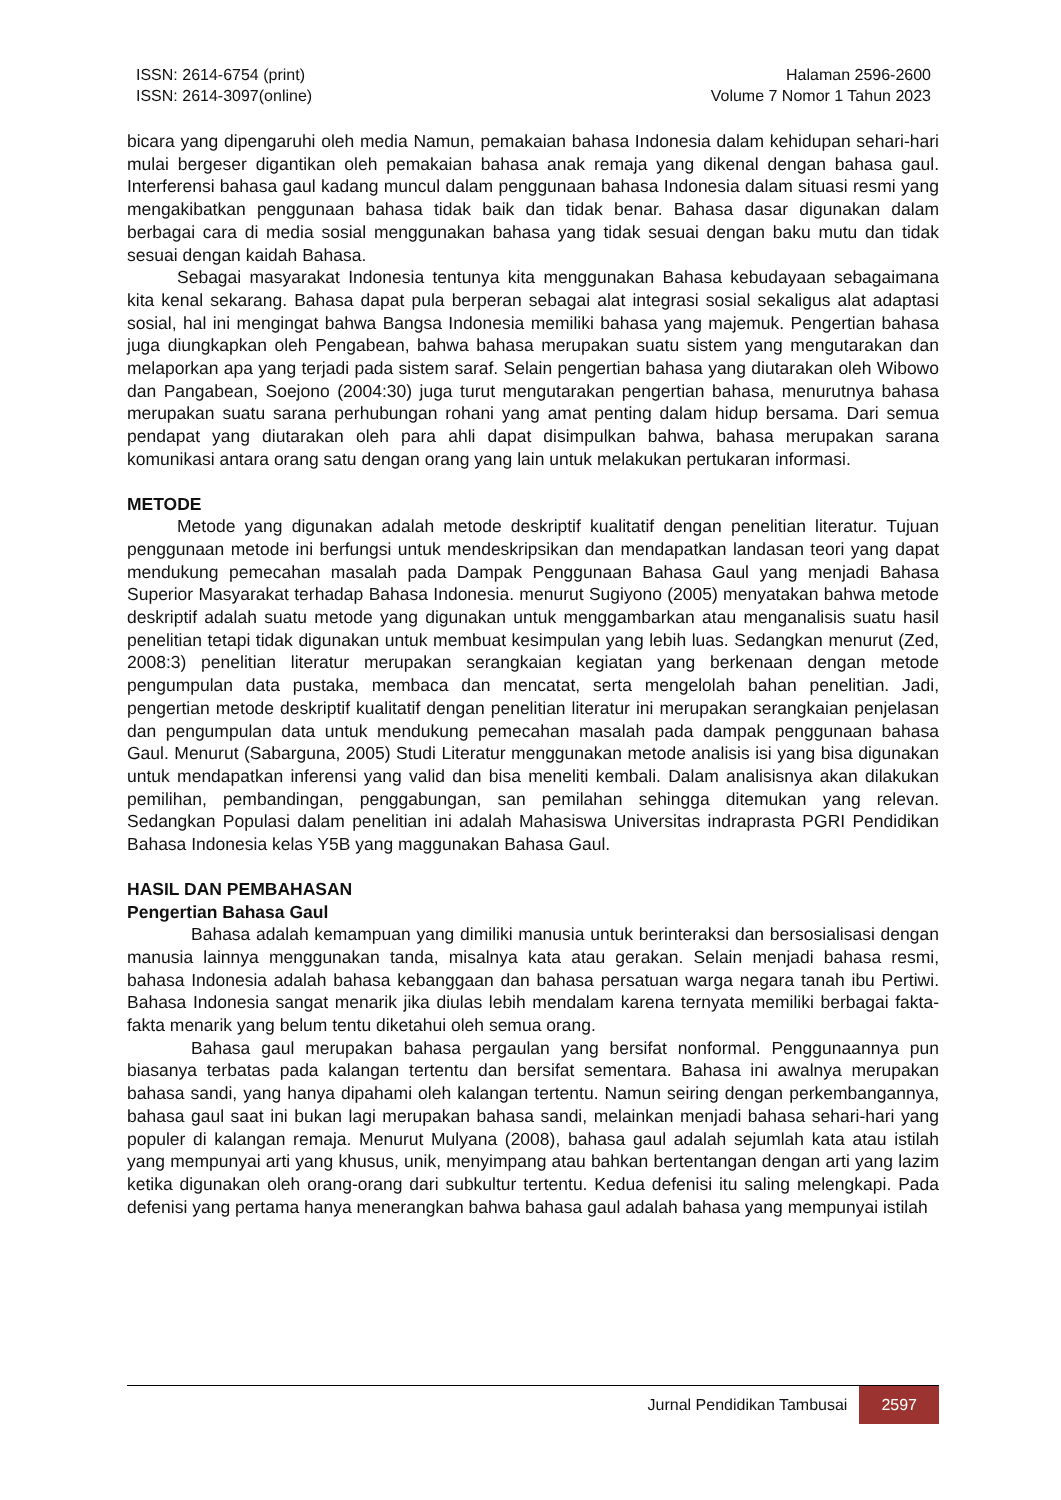ISSN: 2614-6754 (print)
ISSN: 2614-3097(online)
Halaman 2596-2600
Volume 7 Nomor 1 Tahun 2023
bicara yang dipengaruhi oleh media Namun, pemakaian bahasa Indonesia dalam kehidupan sehari-hari mulai bergeser digantikan oleh pemakaian bahasa anak remaja yang dikenal dengan bahasa gaul. Interferensi bahasa gaul kadang muncul dalam penggunaan bahasa Indonesia dalam situasi resmi yang mengakibatkan penggunaan bahasa tidak baik dan tidak benar. Bahasa dasar digunakan dalam berbagai cara di media sosial menggunakan bahasa yang tidak sesuai dengan baku mutu dan tidak sesuai dengan kaidah Bahasa.
Sebagai masyarakat Indonesia tentunya kita menggunakan Bahasa kebudayaan sebagaimana kita kenal sekarang. Bahasa dapat pula berperan sebagai alat integrasi sosial sekaligus alat adaptasi sosial, hal ini mengingat bahwa Bangsa Indonesia memiliki bahasa yang majemuk. Pengertian bahasa juga diungkapkan oleh Pengabean, bahwa bahasa merupakan suatu sistem yang mengutarakan dan melaporkan apa yang terjadi pada sistem saraf. Selain pengertian bahasa yang diutarakan oleh Wibowo dan Pangabean, Soejono (2004:30) juga turut mengutarakan pengertian bahasa, menurutnya bahasa merupakan suatu sarana perhubungan rohani yang amat penting dalam hidup bersama. Dari semua pendapat yang diutarakan oleh para ahli dapat disimpulkan bahwa, bahasa merupakan sarana komunikasi antara orang satu dengan orang yang lain untuk melakukan pertukaran informasi.
METODE
Metode yang digunakan adalah metode deskriptif kualitatif dengan penelitian literatur. Tujuan penggunaan metode ini berfungsi untuk mendeskripsikan dan mendapatkan landasan teori yang dapat mendukung pemecahan masalah pada Dampak Penggunaan Bahasa Gaul yang menjadi Bahasa Superior Masyarakat terhadap Bahasa Indonesia. menurut Sugiyono (2005) menyatakan bahwa metode deskriptif adalah suatu metode yang digunakan untuk menggambarkan atau menganalisis suatu hasil penelitian tetapi tidak digunakan untuk membuat kesimpulan yang lebih luas. Sedangkan menurut (Zed, 2008:3) penelitian literatur merupakan serangkaian kegiatan yang berkenaan dengan metode pengumpulan data pustaka, membaca dan mencatat, serta mengelolah bahan penelitian. Jadi, pengertian metode deskriptif kualitatif dengan penelitian literatur ini merupakan serangkaian penjelasan dan pengumpulan data untuk mendukung pemecahan masalah pada dampak penggunaan bahasa Gaul. Menurut (Sabarguna, 2005) Studi Literatur menggunakan metode analisis isi yang bisa digunakan untuk mendapatkan inferensi yang valid dan bisa meneliti kembali. Dalam analisisnya akan dilakukan pemilihan, pembandingan, penggabungan, san pemilahan sehingga ditemukan yang relevan. Sedangkan Populasi dalam penelitian ini adalah Mahasiswa Universitas indraprasta PGRI Pendidikan Bahasa Indonesia kelas Y5B yang maggunakan Bahasa Gaul.
HASIL DAN PEMBAHASAN
Pengertian Bahasa Gaul
Bahasa adalah kemampuan yang dimiliki manusia untuk berinteraksi dan bersosialisasi dengan manusia lainnya menggunakan tanda, misalnya kata atau gerakan. Selain menjadi bahasa resmi, bahasa Indonesia adalah bahasa kebanggaan dan bahasa persatuan warga negara tanah ibu Pertiwi. Bahasa Indonesia sangat menarik jika diulas lebih mendalam karena ternyata memiliki berbagai fakta-fakta menarik yang belum tentu diketahui oleh semua orang.
Bahasa gaul merupakan bahasa pergaulan yang bersifat nonformal. Penggunaannya pun biasanya terbatas pada kalangan tertentu dan bersifat sementara. Bahasa ini awalnya merupakan bahasa sandi, yang hanya dipahami oleh kalangan tertentu. Namun seiring dengan perkembangannya, bahasa gaul saat ini bukan lagi merupakan bahasa sandi, melainkan menjadi bahasa sehari-hari yang populer di kalangan remaja. Menurut Mulyana (2008), bahasa gaul adalah sejumlah kata atau istilah yang mempunyai arti yang khusus, unik, menyimpang atau bahkan bertentangan dengan arti yang lazim ketika digunakan oleh orang-orang dari subkultur tertentu. Kedua defenisi itu saling melengkapi. Pada defenisi yang pertama hanya menerangkan bahwa bahasa gaul adalah bahasa yang mempunyai istilah
Jurnal Pendidikan Tambusai 2597